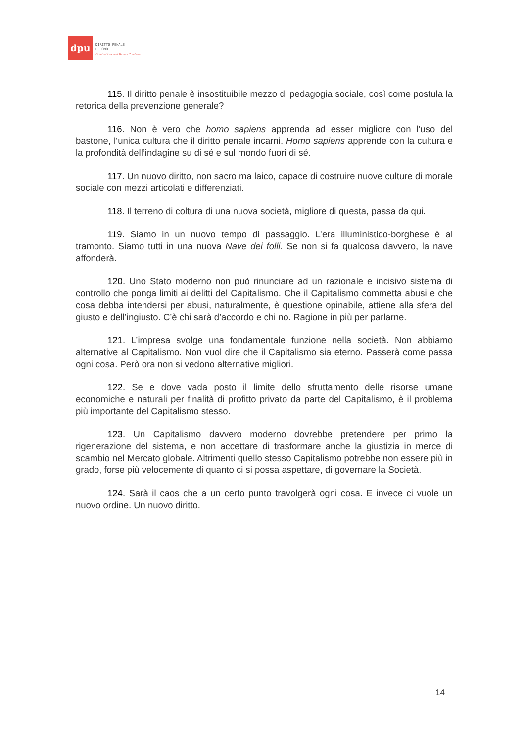dpu
DIRITTO PENALE
E UOMO
Criminal Law and Human Condition
115. Il diritto penale è insostituibile mezzo di pedagogia sociale, così come postula la retorica della prevenzione generale?
116. Non è vero che homo sapiens apprenda ad esser migliore con l’uso del bastone, l’unica cultura che il diritto penale incarni. Homo sapiens apprende con la cultura e la profondità dell’indagine su di sé e sul mondo fuori di sé.
117. Un nuovo diritto, non sacro ma laico, capace di costruire nuove culture di morale sociale con mezzi articolati e differenziati.
118. Il terreno di coltura di una nuova società, migliore di questa, passa da qui.
119. Siamo in un nuovo tempo di passaggio. L’era illuministico-borghese è al tramonto. Siamo tutti in una nuova Nave dei folli. Se non si fa qualcosa davvero, la nave affonderà.
120. Uno Stato moderno non può rinunciare ad un razionale e incisivo sistema di controllo che ponga limiti ai delitti del Capitalismo. Che il Capitalismo commetta abusi e che cosa debba intendersi per abusi, naturalmente, è questione opinabile, attiene alla sfera del giusto e dell’ingiusto. C’è chi sarà d’accordo e chi no. Ragione in più per parlarne.
121. L’impresa svolge una fondamentale funzione nella società. Non abbiamo alternative al Capitalismo. Non vuol dire che il Capitalismo sia eterno. Passerà come passa ogni cosa. Però ora non si vedono alternative migliori.
122. Se e dove vada posto il limite dello sfruttamento delle risorse umane economiche e naturali per finalità di profitto privato da parte del Capitalismo, è il problema più importante del Capitalismo stesso.
123. Un Capitalismo davvero moderno dovrebbe pretendere per primo la rigenerazione del sistema, e non accettare di trasformare anche la giustizia in merce di scambio nel Mercato globale. Altrimenti quello stesso Capitalismo potrebbe non essere più in grado, forse più velocemente di quanto ci si possa aspettare, di governare la Società.
124. Sarà il caos che a un certo punto travolgerà ogni cosa. E invece ci vuole un nuovo ordine. Un nuovo diritto.
14